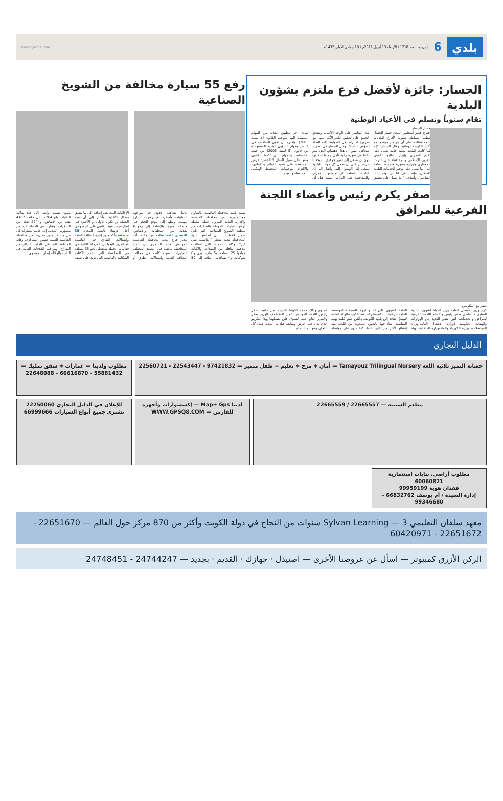بلدي
6
الجريدة. العدد 1218 / الأربعاء 13 أبريل 2011م / 10 جمادى الأولى 1432هـ
www.aljarida.com
الجسار: جائزة لأفضل فرع ملتزم بشؤون البلدية
تقام سنوياً وتسلم في الأعياد الوطنية
جسار الجسار
اقترح عضو المجلس البلدي جسار الجسار تنظيم مسابقة سنوية لأفرع البلديات بالمحافظات، على أن يتزامن موعدها مع أعياد الكويت الوطنية. وقال الجسار: "إنه لما كانت البلدية بصفة عامة تعمل على تقدم العمران وإبراز الطابع الكويتي العربي الإسلامي والمحافظة على التراث المعماري وإبرازه بصورة متجددة، إضافة إلى أنها تعمل على توفير الخدمات البلدية للسكان، فإنه ينبغي لنا أن نهتم بتلك العناصر". وأضاف: "إننا نعمل على تحقيق تلك العناصر على الوجه الأكمل، ونشجع الجميع على تحقيق القدر الأكبر منها، مع ضرورة الالتزام بكل الضوابط ذات الصلة لشؤون البلدية". وقال الجسار في تصريح صحافي أمس إن هذا الاهتمام، الذي يبدو دائما في صورة رغبة نأمل جميعا تحقيقها دون أن نسعى إلى تغيير جوهري، سيجعلنا حريصين على أن نجعل كل جهات البلدية تسعى إلى الوصول إليه. وأشار إلى أن البلدية، بالإضافة إلى اهتمامها بالعمران والمحافظة على التراث، معنية قبل أي شيء آخر بتطبيق العديد من المهام المسندة إليها بموجب القانون (5 لسنة 2005). واقترح أن تكون المنافسة في عناصر ومهام الشؤون البلدية المستوحاة من قانون (5 لسنة 2005) من حيث الاختصاص والمهام التي أكدها القانون ومنها على سبيل المثال لا الحصر: حرص المحافظة على تنفيذ اللوائح والقوانين، والالتزام بتوجيهات المخطط الهيكلي بالمحافظة وتنفيذه.
صفر يكرم رئيس وأعضاء اللجنة الفرعية للمرافق
صفر مع المكرمين
كرم وزير الأشغال العامة وزير الدولة لشؤون البلدية السابق د. فاضل صفر رئيس وأعضاء اللجنة الفرعية للمرافق والخدمات، التي تضم العديد من الوزارات والهيئات الحكومية (وزارة الأشغال العامة-وزارة المواصلات- وزارة الكهرباء والماء-وزارة الداخلية-الهيئة العامة لشؤون الزراعة والثروة السمكية-المؤسسة العامة للرعاية السكنية-شركة نفط الكويت-الهيئة العامة للبيئة) إضافة إلى بلدية الكويت. وألقى صفر كلمة بهذه المناسبة أشاد فيها بالجهود المبذولة من اللجنة منذ إنشائها لأكثر من ثلاثين عاما، كما حثهم على مواصلة عملهم وذلك خدمة لكويتنا الحبيبة. من جانبه، شكر رئيس اللجنة المهندس عمار المقطوف الوزير صفر والمدير العام احمد الصبيح، على تفضلهما بهذا التكريم الذي يدل على حرص ومتابعة قيادات البلدية عمل كل اللجان ومنها لجنتنا هذه.
رفع 55 سيارة مخالفة من الشويخ الصناعية
شنت بلدية محافظة العاصمة، بالتعاون مع مديرية أمن محافظة العاصمة والإدارة العامة للمرور، حملة شاملة لرفع السيارات المهملة والسكراب من منطقة الشويخ الصناعية، التي تأتي ضمن الفعاليات التي أطلقتها بلدية المحافظة تحت شعار "العاصمة شي غير". وكانت الحملة، التي انطلقت مدعمة بقافلة من المعدات والآليات قوامها 25 سطحة و5 هاف لوري و6 شوكيات و4 نسافات، إضافة إلى 50 عامل نظافة، الأقوى في مواجهة السلبيات، وأسفرت عن رفع 55 سيارة مهملة، ونقلها إلى موقع الحجز في منطقة أمغرة، بالإضافة إلى رفع 4 نقلات من المخلفات والأنقاض. التصدي للمخالفات من جانبه، أكد مدير فرع بلدية محافظة العاصمة المهندس فالح الشمري أن بلدية المحافظة ماضية في التصدي لمختلف التجاوزات، سواء كانت في مجالات النظافة العامة وإشغالات الطرق أو الإعلانات المخالفة، إضافة إلى ما يتعلق بمجال الأغذية. وأشار إلى أن هذه الحملة لن تكون الأولى أو الأخيرة في إطار فرض هيبة القانون على الجميع من أجل الارتقاء بالعمل البلدي. 35 منطقة وأكد مدير إدارة النظافة العامة وإشغالات الطرق في العاصمة عبدالعزيز اليحيا أن المرحلة الثانية من فعاليات الحملة ستغطي نحو 35 منطقة في المحافظة التي تخدم الكثافة السكانية بالعاصمة التي تزيد على نصف مليون نسمة. وأشار إلى عدد نقلات النفايات بلغ 2264، إلى جانب 4102 نقلة من الأنقاض، و2744 نقلة من السكراب. وشارك في الحملة عدد من مسؤولي البلدية، إلى جانب مشاركة كل من مساعد مدير مديرية أمن محافظة العاصمة العميد حسين الشيرازي، وقائد المنطقة الوسطى العقيد عبدالرحمن الشراح، ومراقب العلاقات العامة في البلدية بالوكالة إيمان الموسوي.
الدليل التجاري
حضانة التميز ثلاثية اللغة Tamayouz Trilingual Nursery — أمان + مرح + تعليم = طفل متميز — 97421832 - 22543447 - 22560721
مطلوب ولدينا — عمارات + شقق تمليك — 55881432 - 66616870 - 22648088
مطعم الستيتة — 22665557 / 22665559
لدينا Map+ Gps — إكسسوارات وأجهزة للقارمن — WWW.GPSQ8.COM
للإعلان في الدليل التجاري 22250060
نشتري جميع أنواع السيارات 66999666
مطلوب أراضي، بنايات استثمارية 60060821
فقدان هوية 99959199
إدارة السيدة / أم يوسف 66832762 - 99346680
معهد سلفان التعليمي Sylvan Learning — 3 سنوات من النجاح في دولة الكويت وأكثر من 870 مركز حول العالم — 22651670 - 22651672 - 60420971
الركن الأزرق كمبيوتر — اسأل عن عروضنا الأخرى — اصنيدل · جهازك · القديم · بجديد — 24744247 - 24748451